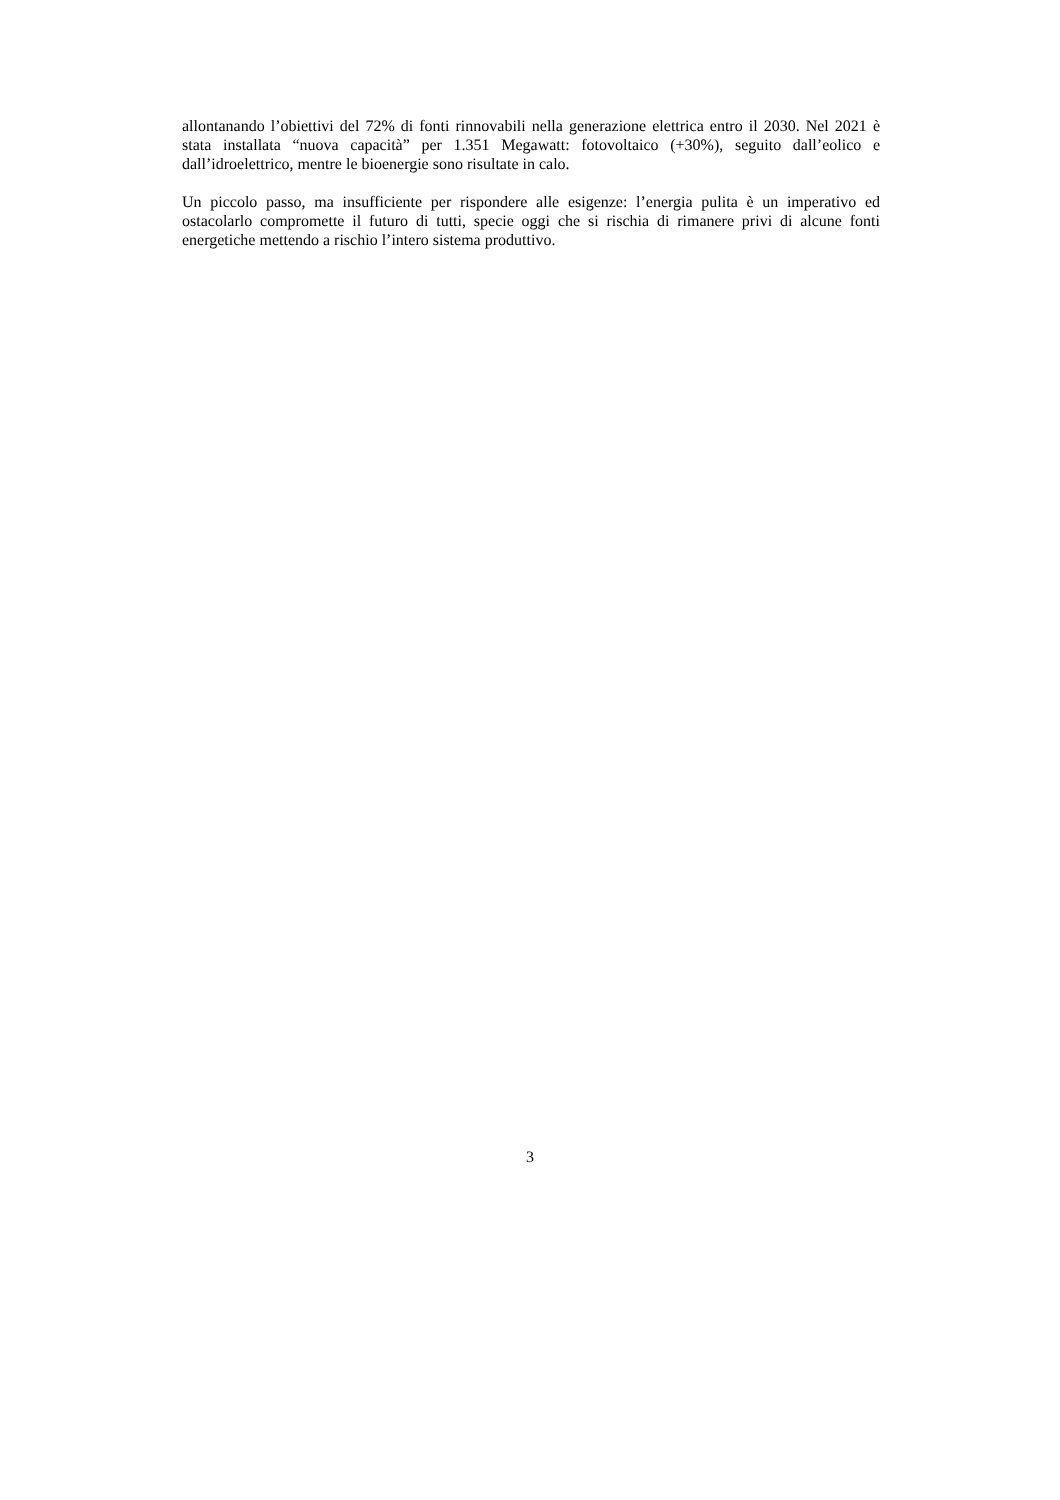allontanando l’obiettivi del 72% di fonti rinnovabili nella generazione elettrica entro il 2030. Nel 2021 è stata installata “nuova capacità” per 1.351 Megawatt: fotovoltaico (+30%), seguito dall’eolico e dall’idroelettrico, mentre le bioenergie sono risultate in calo.
Un piccolo passo, ma insufficiente per rispondere alle esigenze: l’energia pulita è un imperativo ed ostacolarlo compromette il futuro di tutti, specie oggi che si rischia di rimanere privi di alcune fonti energetiche mettendo a rischio l’intero sistema produttivo.
3